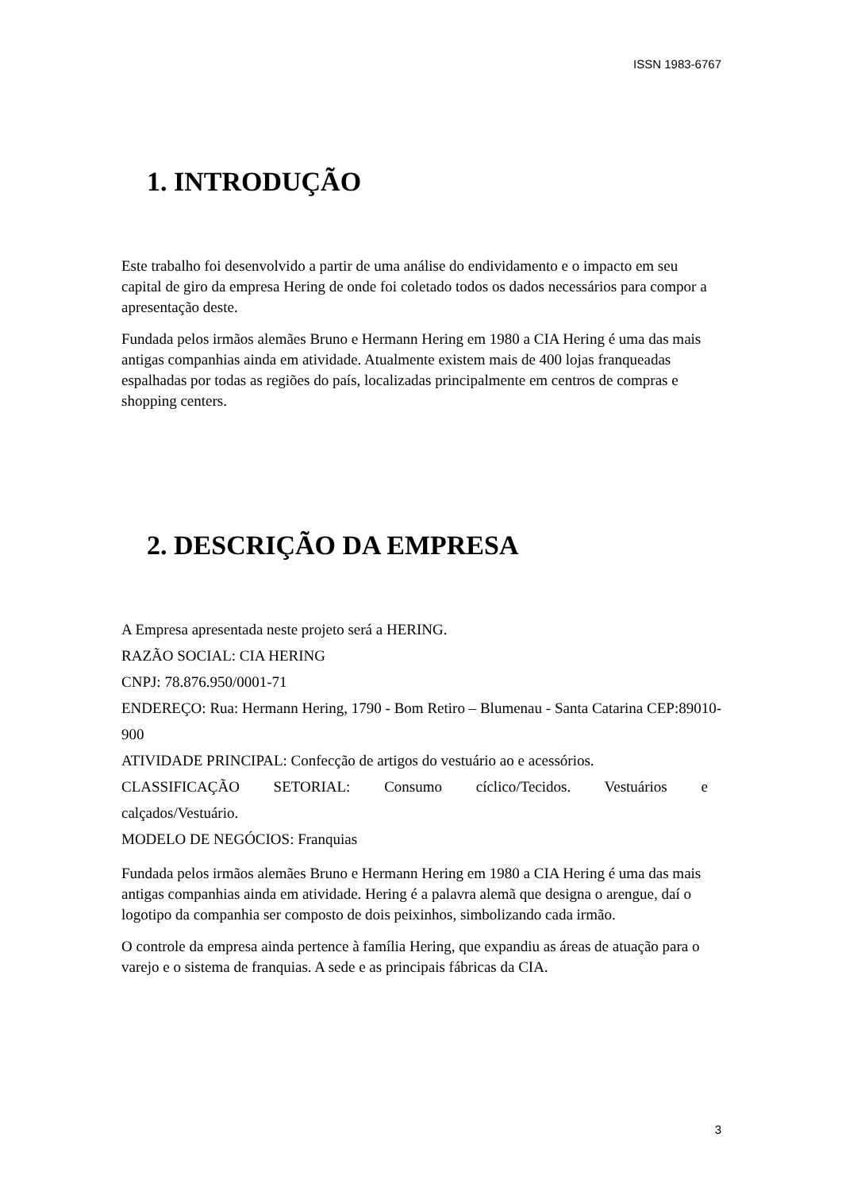ISSN 1983-6767
1. INTRODUÇÃO
Este trabalho foi desenvolvido a partir de uma análise do endividamento e o impacto em seu capital de giro da empresa Hering de onde foi coletado todos os dados necessários para compor a apresentação deste.
Fundada pelos irmãos alemães Bruno e Hermann Hering em 1980 a CIA Hering é uma das mais antigas companhias ainda em atividade. Atualmente existem mais de 400 lojas franqueadas espalhadas por todas as regiões do país, localizadas principalmente em centros de compras e shopping centers.
2. DESCRIÇÃO DA EMPRESA
A Empresa apresentada neste projeto será a HERING.
RAZÃO SOCIAL: CIA HERING
CNPJ: 78.876.950/0001-71
ENDEREÇO: Rua: Hermann Hering, 1790 - Bom Retiro – Blumenau - Santa Catarina CEP:89010-900
ATIVIDADE PRINCIPAL: Confecção de artigos do vestuário ao e acessórios.
CLASSIFICAÇÃO SETORIAL: Consumo cíclico/Tecidos. Vestuários e
calçados/Vestuário.
MODELO DE NEGÓCIOS: Franquias
Fundada pelos irmãos alemães Bruno e Hermann Hering em 1980 a CIA Hering é uma das mais antigas companhias ainda em atividade. Hering é a palavra alemã que designa o arengue, daí o logotipo da companhia ser composto de dois peixinhos, simbolizando cada irmão.
O controle da empresa ainda pertence à família Hering, que expandiu as áreas de atuação para o varejo e o sistema de franquias. A sede e as principais fábricas da CIA.
3